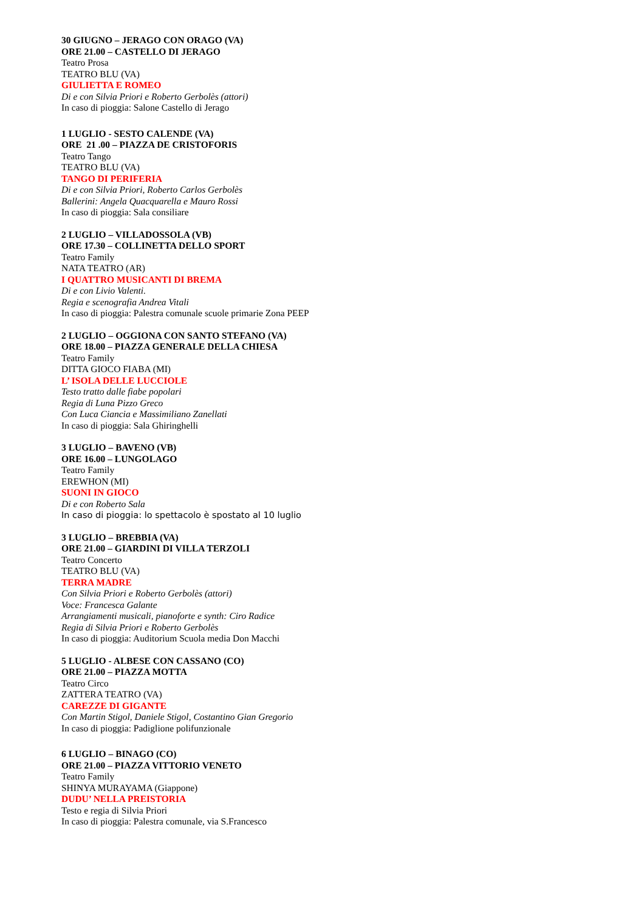30 GIUGNO – JERAGO CON ORAGO (VA)
ORE 21.00 – CASTELLO DI JERAGO
Teatro Prosa
TEATRO BLU (VA)
GIULIETTA E ROMEO
Di e con Silvia Priori e Roberto Gerbolès (attori)
In caso di pioggia: Salone Castello di Jerago
1 LUGLIO - SESTO CALENDE (VA)
ORE 21 .00 – PIAZZA DE CRISTOFORIS
Teatro Tango
TEATRO BLU (VA)
TANGO DI PERIFERIA
Di e con Silvia Priori, Roberto Carlos Gerbolès
Ballerini: Angela Quacquarella e Mauro Rossi
In caso di pioggia: Sala consiliare
2 LUGLIO – VILLADOSSOLA (VB)
ORE 17.30 – COLLINETTA DELLO SPORT
Teatro Family
NATA TEATRO (AR)
I QUATTRO MUSICANTI DI BREMA
Di e con Livio Valenti.
Regia e scenografia Andrea Vitali
In caso di pioggia: Palestra comunale scuole primarie Zona PEEP
2 LUGLIO – OGGIONA CON SANTO STEFANO (VA)
ORE 18.00 – PIAZZA GENERALE DELLA CHIESA
Teatro Family
DITTA GIOCO FIABA (MI)
L’ ISOLA DELLE LUCCIOLE
Testo tratto dalle fiabe popolari
Regia di Luna Pizzo Greco
Con Luca Ciancia e Massimiliano Zanellati
In caso di pioggia: Sala Ghiringhelli
3 LUGLIO – BAVENO (VB)
ORE 16.00 – LUNGOLAGO
Teatro Family
EREWHON (MI)
SUONI IN GIOCO
Di e con Roberto Sala
In caso di pioggia: lo spettacolo è spostato al 10 luglio
3 LUGLIO – BREBBIA (VA)
ORE 21.00 – GIARDINI DI VILLA TERZOLI
Teatro Concerto
TEATRO BLU (VA)
TERRA MADRE
Con Silvia Priori e Roberto Gerbolès (attori)
Voce: Francesca Galante
Arrangiamenti musicali, pianoforte e synth: Ciro Radice
Regia di Silvia Priori e Roberto Gerbolès
In caso di pioggia: Auditorium Scuola media Don Macchi
5 LUGLIO - ALBESE CON CASSANO (CO)
ORE 21.00 – PIAZZA MOTTA
Teatro Circo
ZATTERA TEATRO (VA)
CAREZZE DI GIGANTE
Con Martin Stigol, Daniele Stigol, Costantino Gian Gregorio
In caso di pioggia: Padiglione polifunzionale
6 LUGLIO – BINAGO (CO)
ORE 21.00 – PIAZZA VITTORIO VENETO
Teatro Family
SHINYA MURAYAMA (Giappone)
DUDU’ NELLA PREISTORIA
Testo e regia di Silvia Priori
In caso di pioggia: Palestra comunale, via S.Francesco